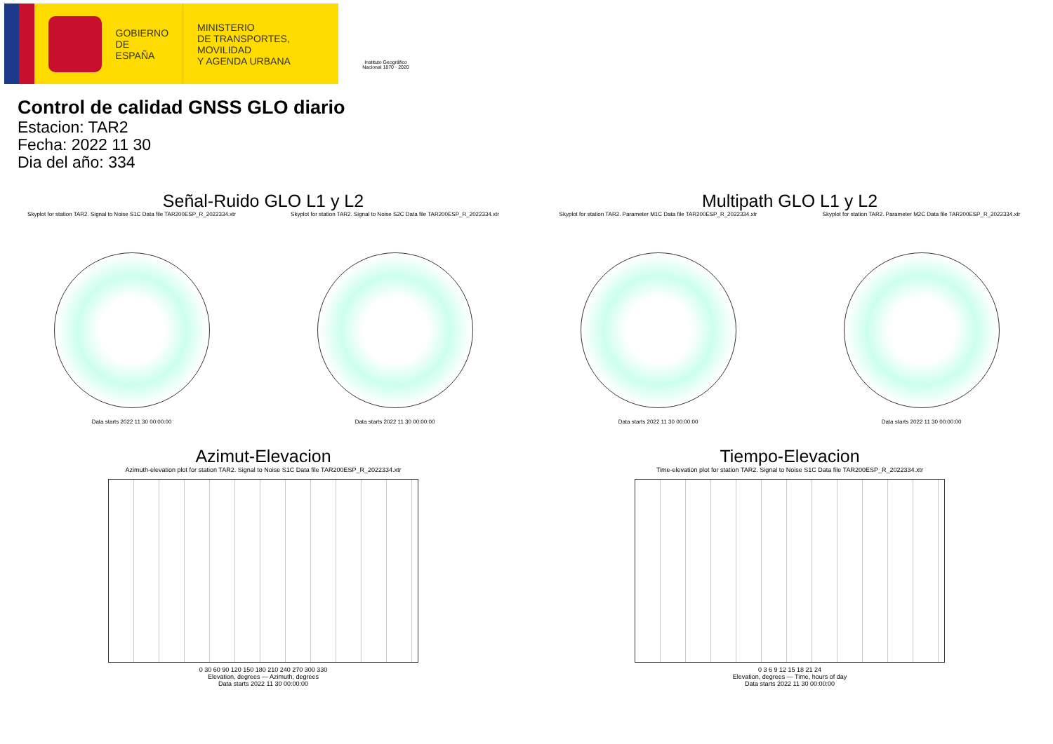GOBIERNO
DE ESPAÑA
MINISTERIO
DE TRANSPORTES, MOVILIDAD
Y AGENDA URBANA
Instituto Geográfico
Nacional 1870 · 2020
Control de calidad GNSS GLO diario
Estacion: TAR2
Fecha: 2022 11 30
Dia del año: 334
Señal-Ruido GLO L1 y L2
Skyplot for station TAR2. Signal to Noise S1C Data file TAR200ESP_R_2022334.xtr
Data starts 2022 11 30 00:00:00
Skyplot for station TAR2. Signal to Noise S2C Data file TAR200ESP_R_2022334.xtr
Data starts 2022 11 30 00:00:00
Multipath GLO L1 y L2
Skyplot for station TAR2. Parameter M1C Data file TAR200ESP_R_2022334.xtr
Data starts 2022 11 30 00:00:00
Skyplot for station TAR2. Parameter M2C Data file TAR200ESP_R_2022334.xtr
Data starts 2022 11 30 00:00:00
Azimut-Elevacion
Azimuth-elevation plot for station TAR2. Signal to Noise S1C Data file TAR200ESP_R_2022334.xtr
0 30 60 90 120 150 180 210 240 270 300 330
Elevation, degrees — Azimuth, degrees
Data starts 2022 11 30 00:00:00
Tiempo-Elevacion
Time-elevation plot for station TAR2. Signal to Noise S1C Data file TAR200ESP_R_2022334.xtr
0 3 6 9 12 15 18 21 24
Elevation, degrees — Time, hours of day
Data starts 2022 11 30 00:00:00